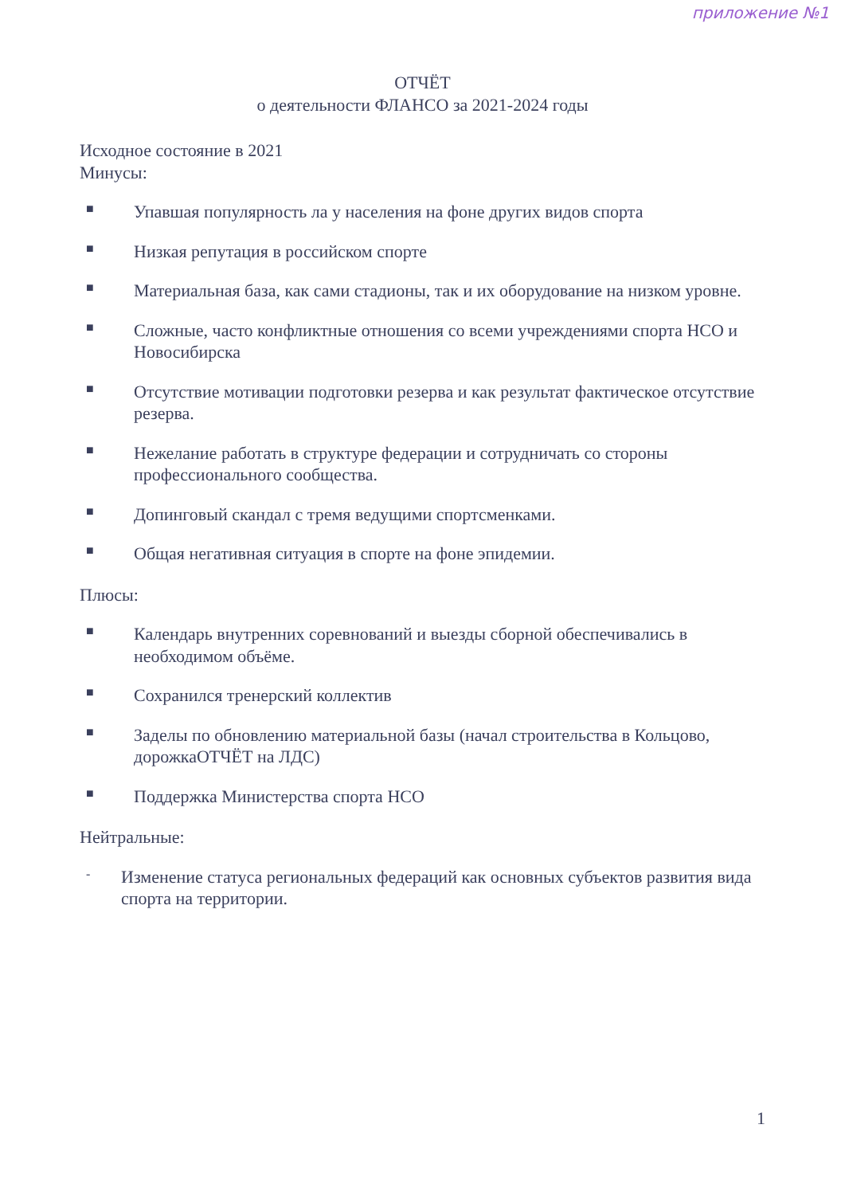приложение №1
ОТЧЁТ
о деятельности ФЛАНСО за 2021-2024 годы
Исходное состояние в 2021
Минусы:
■ Упавшая популярность ла у населения на фоне других видов спорта
■ Низкая репутация в российском спорте
■ Материальная база, как сами стадионы, так и их оборудование на низком уровне.
■ Сложные, часто конфликтные отношения со всеми учреждениями спорта НСО и Новосибирска
■ Отсутствие мотивации подготовки резерва и как результат фактическое отсутствие резерва.
■ Нежелание работать в структуре федерации и сотрудничать со стороны профессионального сообщества.
■ Допинговый скандал с тремя ведущими спортсменками.
■ Общая негативная ситуация в спорте на фоне эпидемии.
Плюсы:
■ Календарь внутренних соревнований и выезды сборной обеспечивались в необходимом объёме.
■ Сохранился тренерский коллектив
■ Заделы по обновлению материальной базы (начал строительства в Кольцово, дорожкаОТЧЁТ на ЛДС)
■ Поддержка Министерства спорта НСО
Нейтральные:
- Изменение статуса региональных федераций как основных субъектов развития вида спорта на территории.
1